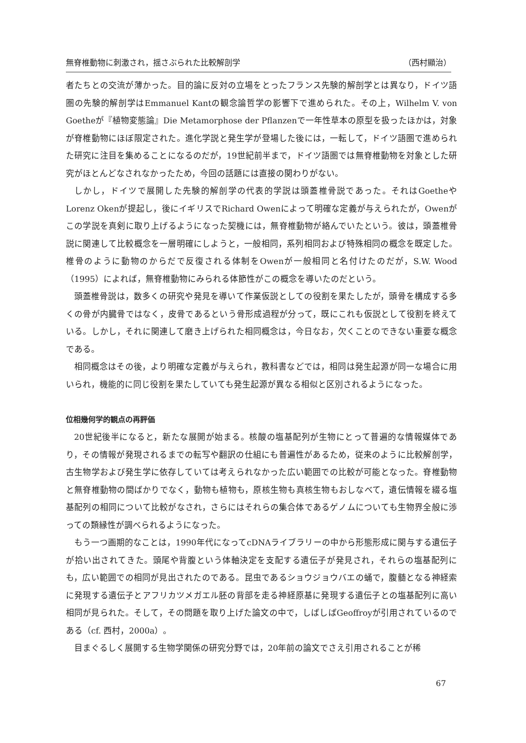無脊椎動物に刺激され，揺さぶられた比較解剖学 （西村顯治）
者たちとの交流が薄かった。目的論に反対の立場をとったフランス先験的解剖学とは異なり，ドイツ語圏の先験的解剖学はEmmanuel Kantの観念論哲学の影響下で進められた。その上，Wilhelm V. von Goetheが『植物変態論』Die Metamorphose der Pflanzenで一年性草本の原型を扱ったほかは，対象が脊椎動物にほぼ限定された。進化学説と発生学が登場した後には，一転して，ドイツ語圏で進められた研究に注目を集めることになるのだが，19世紀前半まで，ドイツ語圏では無脊椎動物を対象とした研究がほとんどなされなかったため，今回の話題には直接の関わりがない。
しかし，ドイツで展開した先験的解剖学の代表的学説は頭蓋椎骨説であった。それはGoetheやLorenz Okenが提起し，後にイギリスでRichard Owenによって明確な定義が与えられたが，Owenがこの学説を真剣に取り上げるようになった契機には，無脊椎動物が絡んでいたという。彼は，頭蓋椎骨説に関連して比較概念を一層明確にしようと，一般相同，系列相同および特殊相同の概念を既定した。椎骨のように動物のからだで反復される体制をOwenが一般相同と名付けたのだが，S.W. Wood（1995）によれば，無脊椎動物にみられる体節性がこの概念を導いたのだという。
頭蓋椎骨説は，数多くの研究や発見を導いて作業仮説としての役割を果たしたが，頭骨を構成する多くの骨が内臓骨ではなく，皮骨であるという骨形成過程が分って，既にこれも仮説として役割を終えている。しかし，それに関連して磨き上げられた相同概念は，今日なお，欠くことのできない重要な概念である。
相同概念はその後，より明確な定義が与えられ，教科書などでは，相同は発生起源が同一な場合に用いられ，機能的に同じ役割を果たしていても発生起源が異なる相似と区別されるようになった。
位相幾何学的観点の再評価
20世紀後半になると，新たな展開が始まる。核酸の塩基配列が生物にとって普遍的な情報媒体であり，その情報が発現されるまでの転写や翻訳の仕組にも普遍性があるため，従来のように比較解剖学，古生物学および発生学に依存していては考えられなかった広い範囲での比較が可能となった。脊椎動物と無脊椎動物の間ばかりでなく，動物も植物も，原核生物も真核生物もおしなべて，遺伝情報を綴る塩基配列の相同について比較がなされ，さらにはそれらの集合体であるゲノムについても生物界全般に渉っての類縁性が調べられるようになった。
もう一つ画期的なことは，1990年代になってcDNAライブラリーの中から形態形成に関与する遺伝子が拾い出されてきた。頭尾や背腹という体軸決定を支配する遺伝子が発見され，それらの塩基配列にも，広い範囲での相同が見出されたのである。昆虫であるショウジョウバエの蛹で，腹髄となる神経索に発現する遺伝子とアフリカツメガエル胚の背部を走る神経原基に発現する遺伝子との塩基配列に高い相同が見られた。そして，その問題を取り上げた論文の中で，しばしばGeoffroyが引用されているのである（cf. 西村，2000a）。
目まぐるしく展開する生物学関係の研究分野では，20年前の論文でさえ引用されることが稀
67